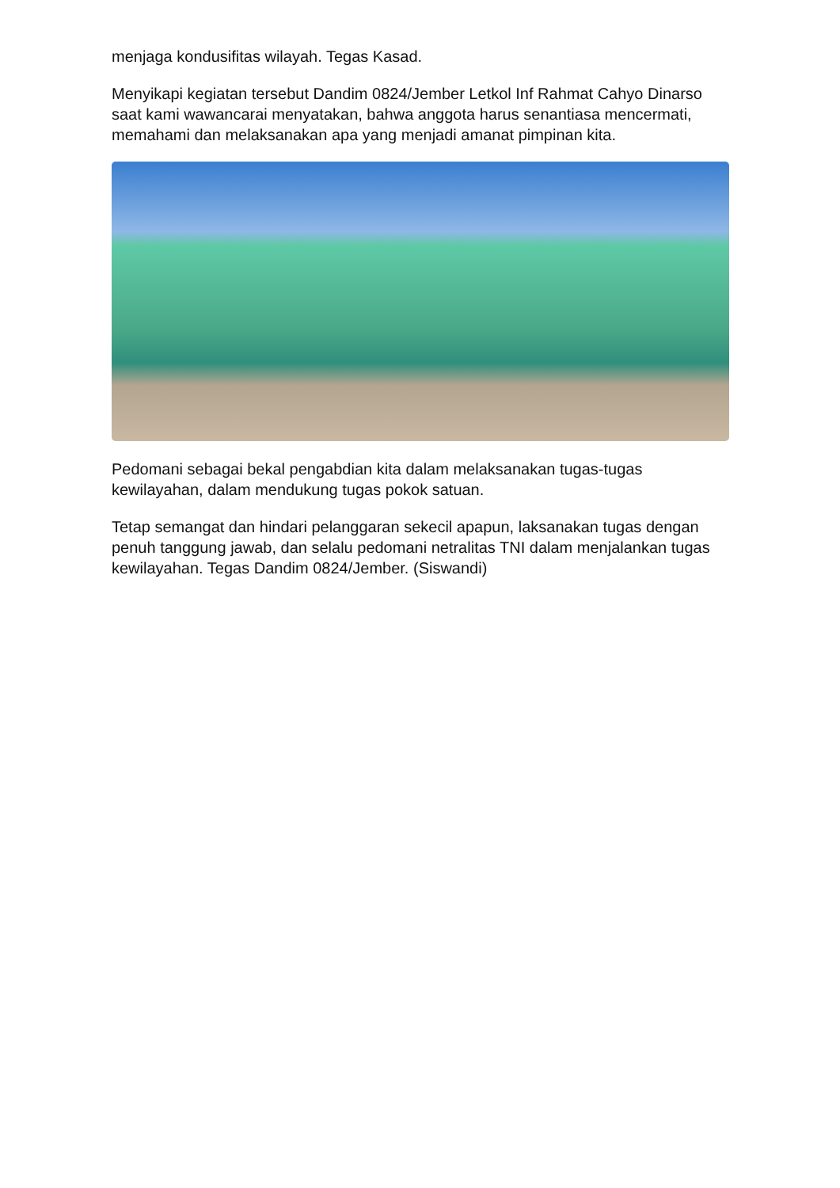menjaga kondusifitas wilayah. Tegas Kasad.
Menyikapi kegiatan tersebut Dandim 0824/Jember Letkol Inf Rahmat Cahyo Dinarso saat kami wawancarai menyatakan, bahwa anggota harus senantiasa mencermati, memahami dan melaksanakan apa yang menjadi amanat pimpinan kita.
Pedomani sebagai bekal pengabdian kita dalam melaksanakan tugas-tugas kewilayahan, dalam mendukung tugas pokok satuan.
Tetap semangat dan hindari pelanggaran sekecil apapun, laksanakan tugas dengan penuh tanggung jawab, dan selalu pedomani netralitas TNI dalam menjalankan tugas kewilayahan. Tegas Dandim 0824/Jember. (Siswandi)